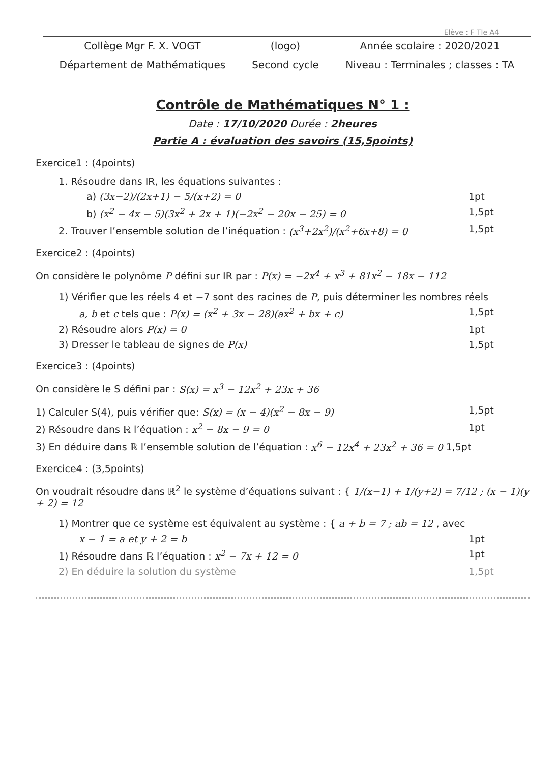Elève : F Tle A4
| Collège Mgr F. X. VOGT | (logo) | Année scolaire : 2020/2021 |
| Département de Mathématiques | Second cycle | Niveau : Terminales ; classes : TA |
Contrôle de Mathématiques N° 1 :
Date : 17/10/2020 Durée : 2heures
Partie A : évaluation des savoirs (15,5points)
Exercice1 : (4points)
1. Résoudre dans IR, les équations suivantes :
a) (3x−2)/(2x+1) − 5/(x+2) = 0 1pt
b) (x<sup>2</sup> − 4x − 5)(3x<sup>2</sup> + 2x + 1)(−2x<sup>2</sup> − 20x − 25) = 0 1,5pt
2. Trouver l’ensemble solution de l’inéquation : (x<sup>3</sup>+2x<sup>2</sup>)/(x<sup>2</sup>+6x+8) = 0 1,5pt
Exercice2 : (4points)
On considère le polynôme P défini sur IR par : P(x) = −2x<sup>4</sup> + x<sup>3</sup> + 81x<sup>2</sup> − 18x − 112
1) Vérifier que les réels 4 et −7 sont des racines de P, puis déterminer les nombres réels
a, b et c tels que : P(x) = (x<sup>2</sup> + 3x − 28)(ax<sup>2</sup> + bx + c) 1,5pt
2) Résoudre alors P(x) = 0 1pt
3) Dresser le tableau de signes de P(x) 1,5pt
Exercice3 : (4points)
On considère le S défini par : S(x) = x<sup>3</sup> − 12x<sup>2</sup> + 23x + 36
1) Calculer S(4), puis vérifier que: S(x) = (x − 4)(x<sup>2</sup> − 8x − 9) 1,5pt
2) Résoudre dans ℝ l’équation : x<sup>2</sup> − 8x − 9 = 0 1pt
3) En déduire dans ℝ l’ensemble solution de l’équation : x<sup>6</sup> − 12x<sup>4</sup> + 23x<sup>2</sup> + 36 = 0 1,5pt
Exercice4 : (3,5points)
On voudrait résoudre dans ℝ<sup>2</sup> le système d’équations suivant : { 1/(x−1) + 1/(y+2) = 7/12 ; (x − 1)(y + 2) = 12
1) Montrer que ce système est équivalent au système : { a + b = 7 ; ab = 12 , avec
x − 1 = a et y + 2 = b 1pt
1) Résoudre dans ℝ l’équation : x<sup>2</sup> − 7x + 12 = 0 1pt
2) En déduire la solution du système 1,5pt